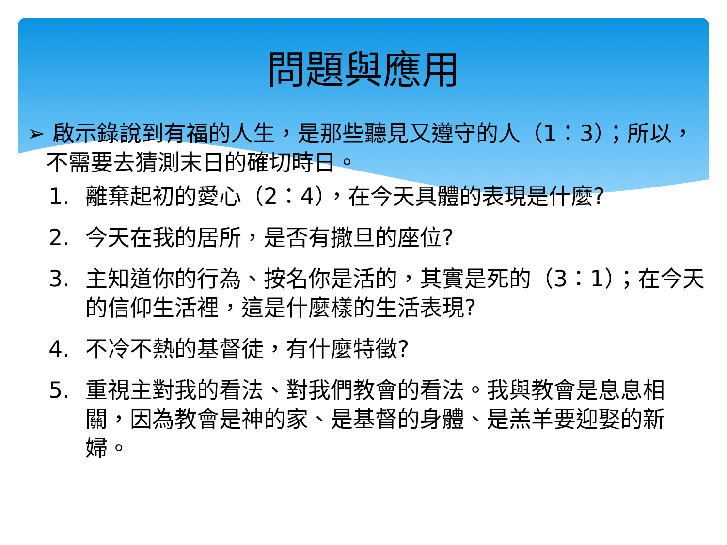問題與應用
➢ 啟示錄說到有福的人生，是那些聽見又遵守的人（1：3）；所以，不需要去猜測末日的確切時日。
1. 離棄起初的愛心（2：4），在今天具體的表現是什麼?
2. 今天在我的居所，是否有撒旦的座位?
3. 主知道你的行為、按名你是活的，其實是死的（3：1）；在今天的信仰生活裡，這是什麼樣的生活表現?
4. 不冷不熱的基督徒，有什麼特徵?
5. 重視主對我的看法、對我們教會的看法。我與教會是息息相關，因為教會是神的家、是基督的身體、是羔羊要迎娶的新婦。